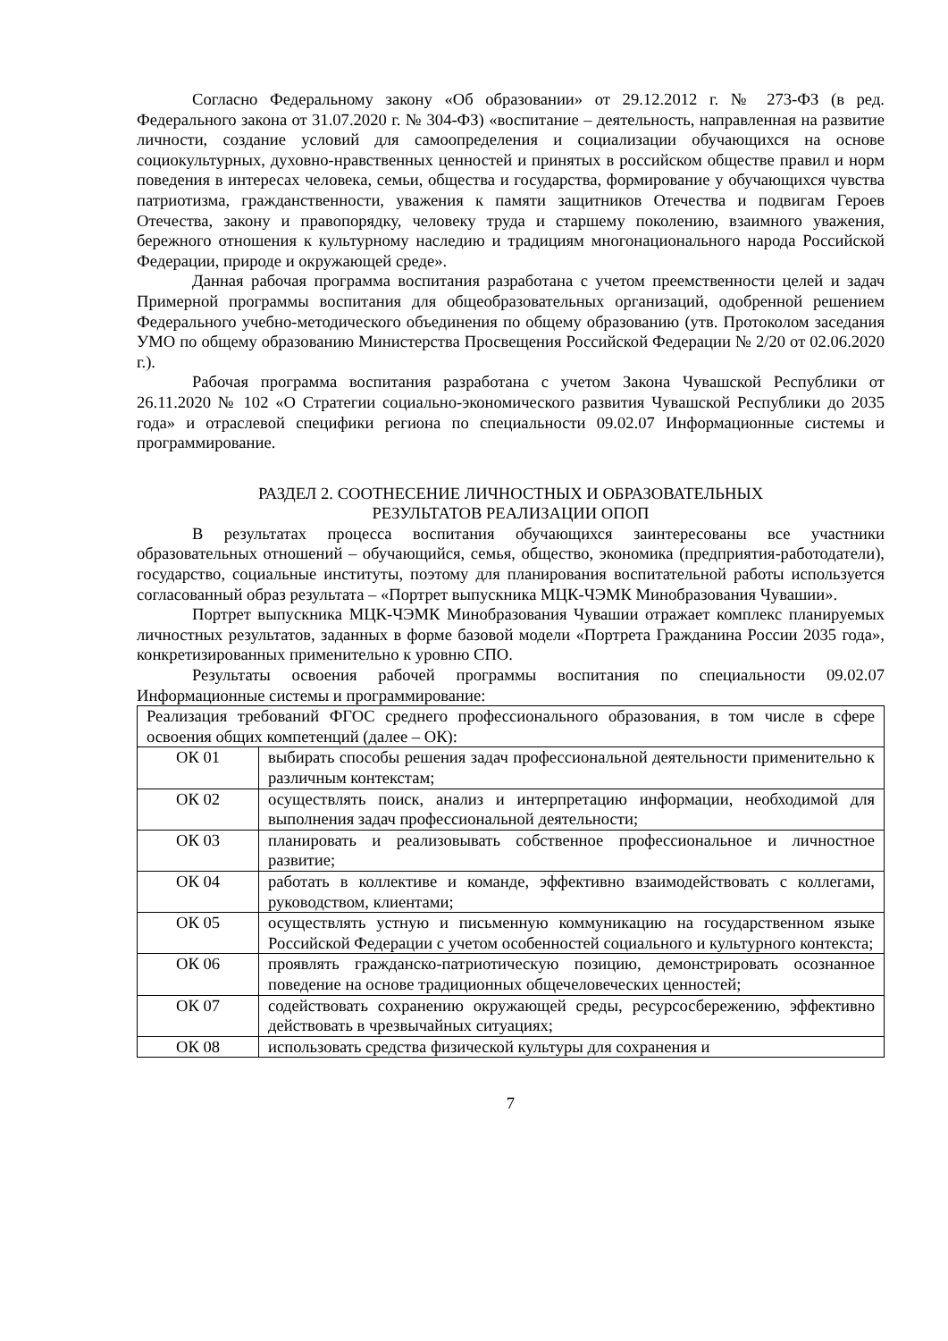Согласно Федеральному закону «Об образовании» от 29.12.2012 г. № 273-ФЗ (в ред. Федерального закона от 31.07.2020 г. № 304-ФЗ) «воспитание – деятельность, направленная на развитие личности, создание условий для самоопределения и социализации обучающихся на основе социокультурных, духовно-нравственных ценностей и принятых в российском обществе правил и норм поведения в интересах человека, семьи, общества и государства, формирование у обучающихся чувства патриотизма, гражданственности, уважения к памяти защитников Отечества и подвигам Героев Отечества, закону и правопорядку, человеку труда и старшему поколению, взаимного уважения, бережного отношения к культурному наследию и традициям многонационального народа Российской Федерации, природе и окружающей среде».
Данная рабочая программа воспитания разработана с учетом преемственности целей и задач Примерной программы воспитания для общеобразовательных организаций, одобренной решением Федерального учебно-методического объединения по общему образованию (утв. Протоколом заседания УМО по общему образованию Министерства Просвещения Российской Федерации № 2/20 от 02.06.2020 г.).
Рабочая программа воспитания разработана с учетом Закона Чувашской Республики от 26.11.2020 № 102 «О Стратегии социально-экономического развития Чувашской Республики до 2035 года» и отраслевой специфики региона по специальности 09.02.07 Информационные системы и программирование.
РАЗДЕЛ 2. СООТНЕСЕНИЕ ЛИЧНОСТНЫХ И ОБРАЗОВАТЕЛЬНЫХ
РЕЗУЛЬТАТОВ РЕАЛИЗАЦИИ ОПОП
В результатах процесса воспитания обучающихся заинтересованы все участники образовательных отношений – обучающийся, семья, общество, экономика (предприятия-работодатели), государство, социальные институты, поэтому для планирования воспитательной работы используется согласованный образ результата – «Портрет выпускника МЦК-ЧЭМК Минобразования Чувашии».
Портрет выпускника МЦК-ЧЭМК Минобразования Чувашии отражает комплекс планируемых личностных результатов, заданных в форме базовой модели «Портрета Гражданина России 2035 года», конкретизированных применительно к уровню СПО.
Результаты освоения рабочей программы воспитания по специальности 09.02.07 Информационные системы и программирование:
| Реализация требований ФГОС среднего профессионального образования, в том числе в сфере освоения общих компетенций (далее – ОК): | |
| ОК 01 | выбирать способы решения задач профессиональной деятельности применительно к различным контекстам; |
| ОК 02 | осуществлять поиск, анализ и интерпретацию информации, необходимой для выполнения задач профессиональной деятельности; |
| ОК 03 | планировать и реализовывать собственное профессиональное и личностное развитие; |
| ОК 04 | работать в коллективе и команде, эффективно взаимодействовать с коллегами, руководством, клиентами; |
| ОК 05 | осуществлять устную и письменную коммуникацию на государственном языке Российской Федерации с учетом особенностей социального и культурного контекста; |
| ОК 06 | проявлять гражданско-патриотическую позицию, демонстрировать осознанное поведение на основе традиционных общечеловеческих ценностей; |
| ОК 07 | содействовать сохранению окружающей среды, ресурсосбережению, эффективно действовать в чрезвычайных ситуациях; |
| ОК 08 | использовать средства физической культуры для сохранения и |
7